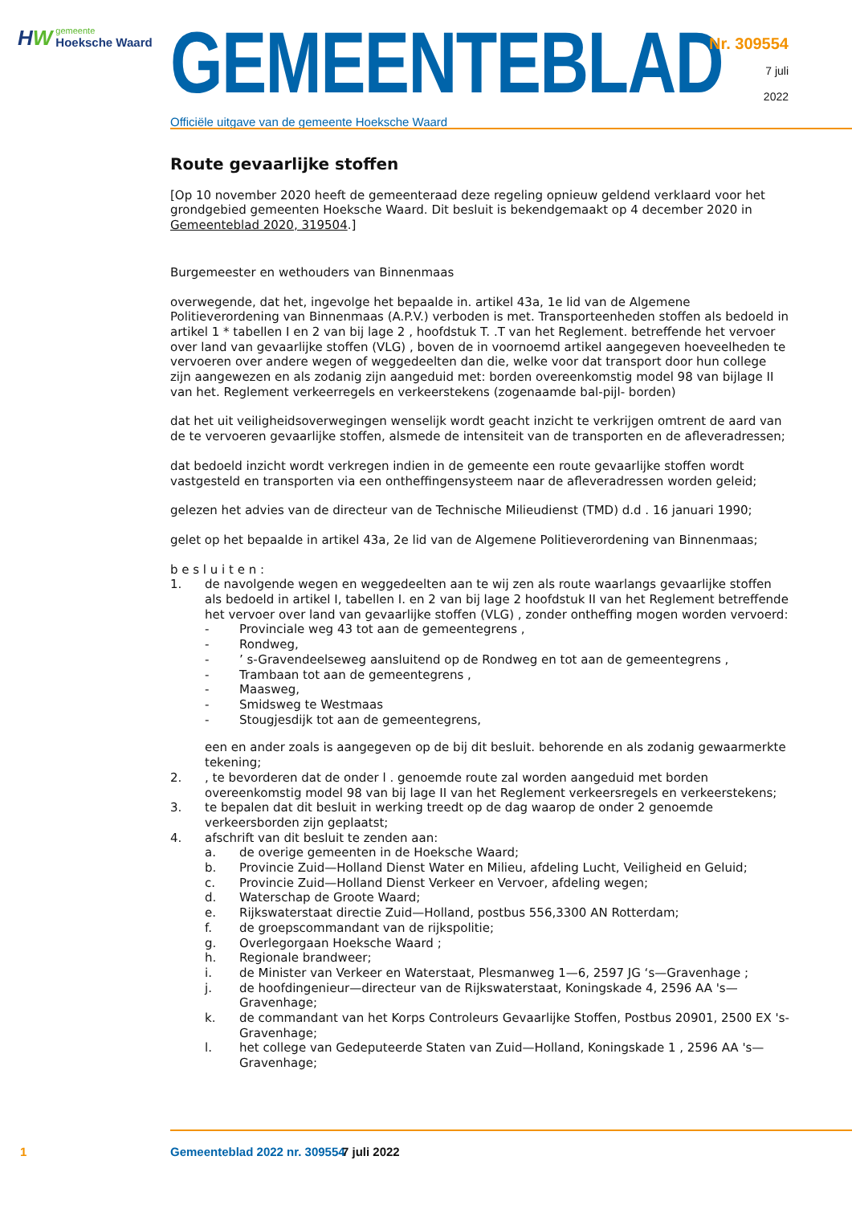HW
gemeente
Hoeksche Waard
GEMEENTEBLAD
Officiële uitgave van de gemeente Hoeksche Waard
Nr. 309554
7 juli
2022
Route gevaarlijke stoffen
[Op 10 november 2020 heeft de gemeenteraad deze regeling opnieuw geldend verklaard voor het grondgebied gemeenten Hoeksche Waard. Dit besluit is bekendgemaakt op 4 december 2020 in Gemeenteblad 2020, 319504.]
Burgemeester en wethouders van Binnenmaas
overwegende, dat het, ingevolge het bepaalde in. artikel 43a, 1e lid van de Algemene Politieverordening van Binnenmaas (A.P.V.) verboden is met. Transporteenheden stoffen als bedoeld in artikel 1 * tabellen I en 2 van bij lage 2 , hoofdstuk T. .T van het Reglement. betreffende het vervoer over land van gevaarlijke stoffen (VLG) , boven de in voornoemd artikel aangegeven hoeveelheden te vervoeren over andere wegen of weggedeelten dan die, welke voor dat transport door hun college zijn aangewezen en als zodanig zijn aangeduid met: borden overeenkomstig model 98 van bijlage II van het. Reglement verkeerregels en verkeerstekens (zogenaamde bal-pijl- borden)
dat het uit veiligheidsoverwegingen wenselijk wordt geacht inzicht te verkrijgen omtrent de aard van de te vervoeren gevaarlijke stoffen, alsmede de intensiteit van de transporten en de afleveradressen;
dat bedoeld inzicht wordt verkregen indien in de gemeente een route gevaarlijke stoffen wordt vastgesteld en transporten via een ontheffingensysteem naar de afleveradressen worden geleid;
gelezen het advies van de directeur van de Technische Milieudienst (TMD) d.d . 16 januari 1990;
gelet op het bepaalde in artikel 43a, 2e lid van de Algemene Politieverordening van Binnenmaas;
b e s l u i t e n :
1. de navolgende wegen en weggedeelten aan te wij zen als route waarlangs gevaarlijke stoffen als bedoeld in artikel I, tabellen I. en 2 van bij lage 2 hoofdstuk II van het Reglement betreffende het vervoer over land van gevaarlijke stoffen (VLG) , zonder ontheffing mogen worden vervoerd:
- Provinciale weg 43 tot aan de gemeentegrens ,
- Rondweg,
- ’ s-Gravendeelseweg aansluitend op de Rondweg en tot aan de gemeentegrens ,
- Trambaan tot aan de gemeentegrens ,
- Maasweg,
- Smidsweg te Westmaas
- Stougjesdijk tot aan de gemeentegrens,
een en ander zoals is aangegeven op de bij dit besluit. behorende en als zodanig gewaarmerkte tekening;
2. , te bevorderen dat de onder l . genoemde route zal worden aangeduid met borden overeenkomstig model 98 van bij lage II van het Reglement verkeersregels en verkeerstekens;
3. te bepalen dat dit besluit in werking treedt op de dag waarop de onder 2 genoemde verkeersborden zijn geplaatst;
4. afschrift van dit besluit te zenden aan:
a. de overige gemeenten in de Hoeksche Waard;
b. Provincie Zuid—Holland Dienst Water en Milieu, afdeling Lucht, Veiligheid en Geluid;
c. Provincie Zuid—Holland Dienst Verkeer en Vervoer, afdeling wegen;
d. Waterschap de Groote Waard;
e. Rijkswaterstaat directie Zuid—Holland, postbus 556,3300 AN Rotterdam;
f. de groepscommandant van de rijkspolitie;
g. Overlegorgaan Hoeksche Waard ;
h. Regionale brandweer;
i. de Minister van Verkeer en Waterstaat, Plesmanweg 1—6, 2597 JG ‘s—Gravenhage ;
j. de hoofdingenieur—directeur van de Rijkswaterstaat, Koningskade 4, 2596 AA 's—Gravenhage;
k. de commandant van het Korps Controleurs Gevaarlijke Stoffen, Postbus 20901, 2500 EX 's-Gravenhage;
l. het college van Gedeputeerde Staten van Zuid—Holland, Koningskade 1 , 2596 AA 's—Gravenhage;
1 Gemeenteblad 2022 nr. 309554 7 juli 2022